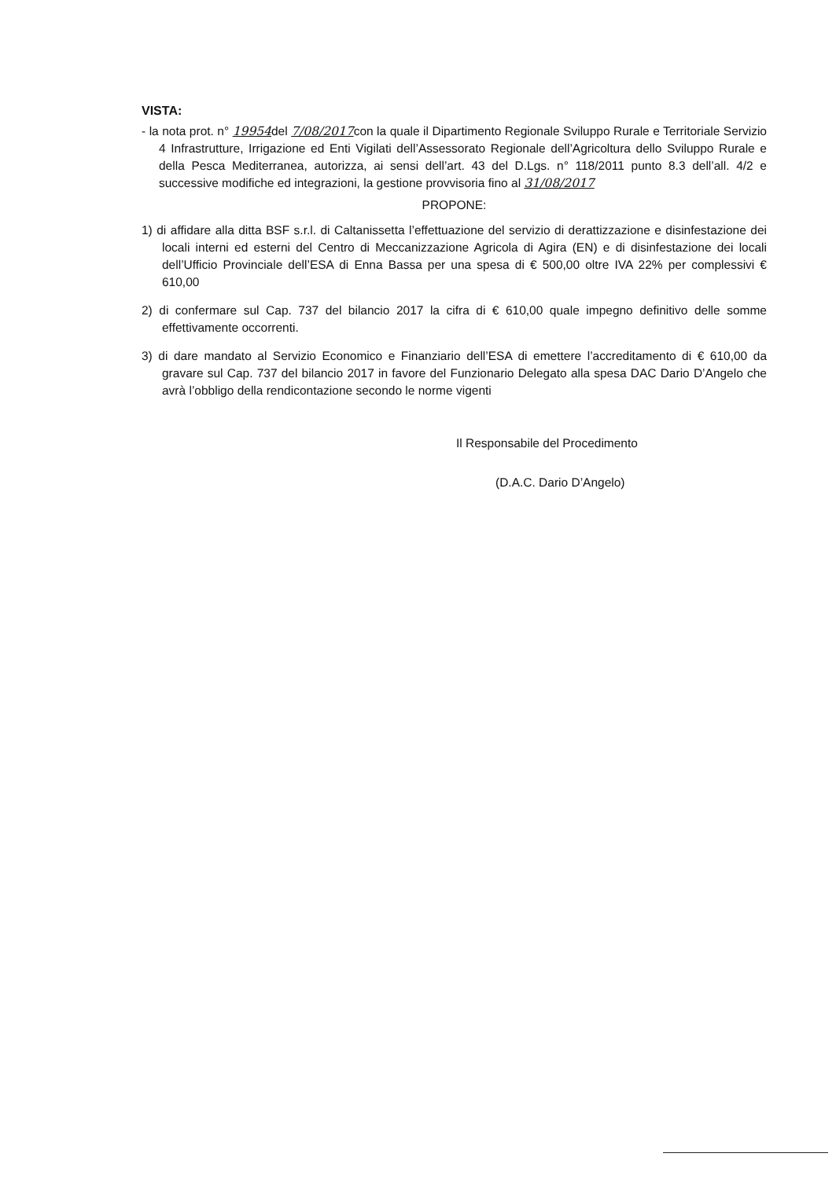VISTA:
- la nota prot. n° 19954del 7/08/2017con la quale il Dipartimento Regionale Sviluppo Rurale e Territoriale Servizio 4 Infrastrutture, Irrigazione ed Enti Vigilati dell’Assessorato Regionale dell’Agricoltura dello Sviluppo Rurale e della Pesca Mediterranea, autorizza, ai sensi dell’art. 43 del D.Lgs. n° 118/2011 punto 8.3 dell’all. 4/2 e successive modifiche ed integrazioni, la gestione provvisoria fino al 31/08/2017
PROPONE:
1) di affidare alla ditta BSF s.r.l. di Caltanissetta l’effettuazione del servizio di derattizzazione e disinfestazione dei locali interni ed esterni del Centro di Meccanizzazione Agricola di Agira (EN) e di disinfestazione dei locali dell’Ufficio Provinciale dell’ESA di Enna Bassa per una spesa di € 500,00 oltre IVA 22% per complessivi € 610,00
2) di confermare sul Cap. 737 del bilancio 2017 la cifra di € 610,00 quale impegno definitivo delle somme effettivamente occorrenti.
3) di dare mandato al Servizio Economico e Finanziario dell’ESA di emettere l’accreditamento di € 610,00 da gravare sul Cap. 737 del bilancio 2017 in favore del Funzionario Delegato alla spesa DAC Dario D’Angelo che avrà l’obbligo della rendicontazione secondo le norme vigenti
Il Responsabile del Procedimento
(D.A.C. Dario D’Angelo)